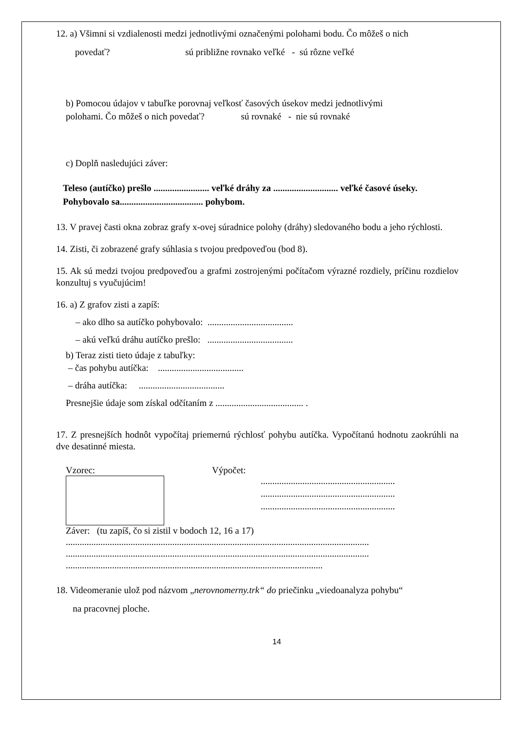12. a) Všimni si vzdialenosti medzi jednotlivými označenými polohami bodu. Čo môžeš o nich
povedať? sú približne rovnako veľké - sú rôzne veľké
b) Pomocou údajov v tabuľke porovnaj veľkosť časových úsekov medzi jednotlivými
polohami. Čo môžeš o nich povedať? sú rovnaké - nie sú rovnaké
c) Doplň nasledujúci záver:
Teleso (autíčko) prešlo ........................ veľké dráhy za ............................ veľké časové úseky. Pohybovalo sa.................................... pohybom.
13. V pravej časti okna zobraz grafy x-ovej súradnice polohy (dráhy) sledovaného bodu a jeho rýchlosti.
14. Zisti, či zobrazené grafy súhlasia s tvojou predpoveďou (bod 8).
15. Ak sú medzi tvojou predpoveďou a grafmi zostrojenými počítačom výrazné rozdiely, príčinu rozdielov konzultuj s vyučujúcim!
16. a) Z grafov zisti a zapíš:
– ako dlho sa autíčko pohybovalo: .....................................
– akú veľkú dráhu autíčko prešlo: .....................................
b) Teraz zisti tieto údaje z tabuľky:
– čas pohybu autíčka: .....................................
– dráha autíčka: .....................................
Presnejšie údaje som získal odčítaním z ...................................... .
17. Z presnejších hodnôt vypočítaj priemernú rýchlosť pohybu autíčka. Vypočítanú hodnotu zaokrúhli na dve desatinné miesta.
Vzorec: Výpočet:
..........................................................
..........................................................
..........................................................
Záver: (tu zapíš, čo si zistil v bodoch 12, 16 a 17)
...................................................................................................................................
...................................................................................................................................
...............................................................................................................
18. Videomeranie ulož pod názvom „nerovnomerny.trk“ do priečinku „viedoanalyza pohybu“
na pracovnej ploche.
14